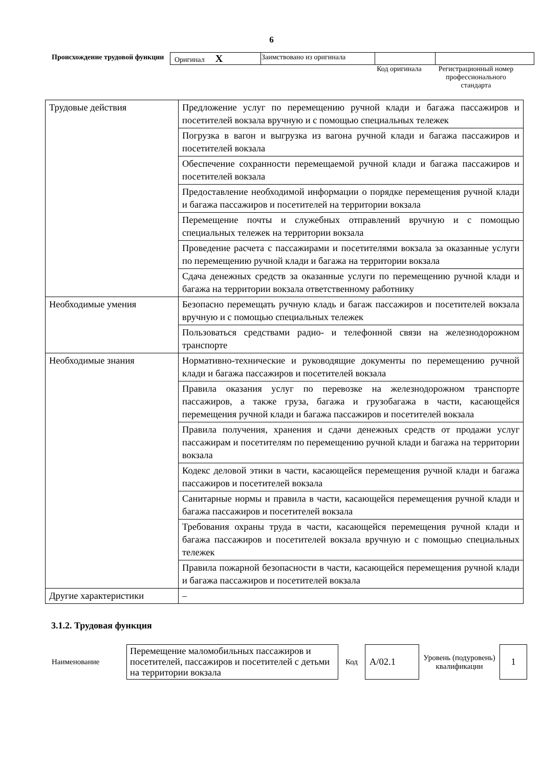6
| Происхождение трудовой функции | Оригинал X | Заимствовано из оригинала | | |
Код оригинала Регистрационный номер профессионального стандарта
| Трудовые действия | Предложение услуг по перемещению ручной клади и багажа пассажиров и посетителей вокзала вручную и с помощью специальных тележек |
| | Погрузка в вагон и выгрузка из вагона ручной клади и багажа пассажиров и посетителей вокзала |
| | Обеспечение сохранности перемещаемой ручной клади и багажа пассажиров и посетителей вокзала |
| | Предоставление необходимой информации о порядке перемещения ручной клади и багажа пассажиров и посетителей на территории вокзала |
| | Перемещение почты и служебных отправлений вручную и с помощью специальных тележек на территории вокзала |
| | Проведение расчета с пассажирами и посетителями вокзала за оказанные услуги по перемещению ручной клади и багажа на территории вокзала |
| | Сдача денежных средств за оказанные услуги по перемещению ручной клади и багажа на территории вокзала ответственному работнику |
| Необходимые умения | Безопасно перемещать ручную кладь и багаж пассажиров и посетителей вокзала вручную и с помощью специальных тележек |
| | Пользоваться средствами радио- и телефонной связи на железнодорожном транспорте |
| Необходимые знания | Нормативно-технические и руководящие документы по перемещению ручной клади и багажа пассажиров и посетителей вокзала |
| | Правила оказания услуг по перевозке на железнодорожном транспорте пассажиров, а также груза, багажа и грузобагажа в части, касающейся перемещения ручной клади и багажа пассажиров и посетителей вокзала |
| | Правила получения, хранения и сдачи денежных средств от продажи услуг пассажирам и посетителям по перемещению ручной клади и багажа на территории вокзала |
| | Кодекс деловой этики в части, касающейся перемещения ручной клади и багажа пассажиров и посетителей вокзала |
| | Санитарные нормы и правила в части, касающейся перемещения ручной клади и багажа пассажиров и посетителей вокзала |
| | Требования охраны труда в части, касающейся перемещения ручной клади и багажа пассажиров и посетителей вокзала вручную и с помощью специальных тележек |
| | Правила пожарной безопасности в части, касающейся перемещения ручной клади и багажа пассажиров и посетителей вокзала |
| Другие характеристики | – |
3.1.2. Трудовая функция
| Наименование | Перемещение маломобильных пассажиров и посетителей, пассажиров и посетителей с детьми на территории вокзала | Код | A/02.1 | Уровень (подуровень) квалификации | 1 |